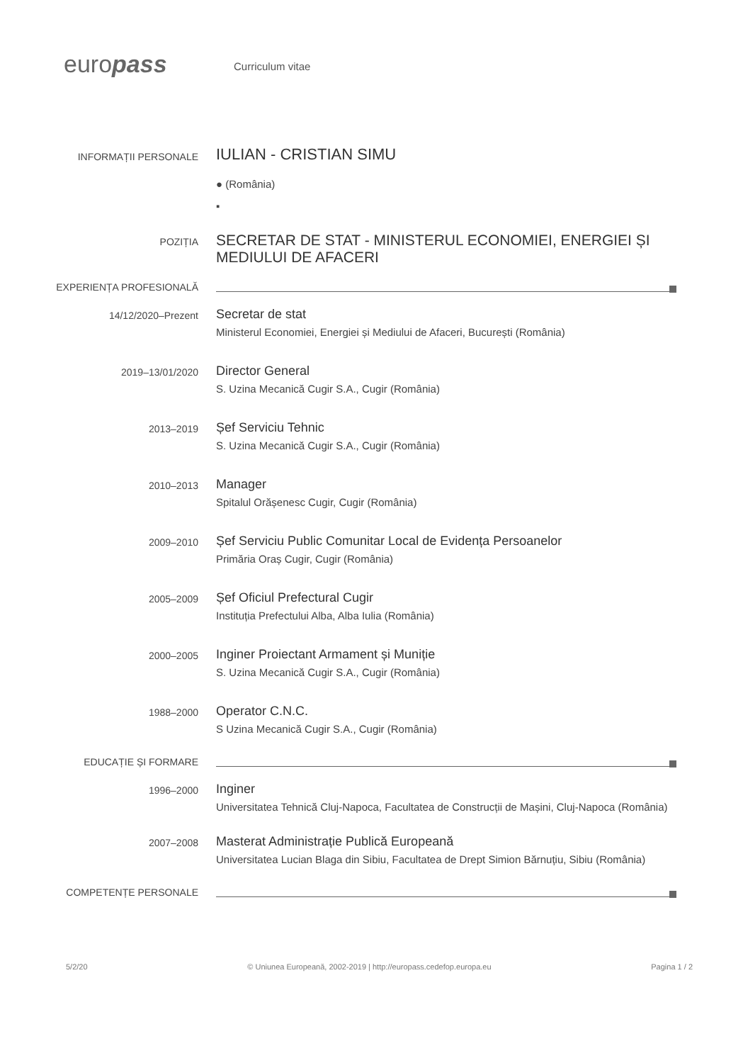europass
Curriculum vitae
INFORMAȚII PERSONALE
IULIAN - CRISTIAN SIMU
● (România)
▪
POZIȚIA
SECRETAR DE STAT - MINISTERUL ECONOMIEI, ENERGIEI ȘI MEDIULUI DE AFACERI
EXPERIENȚA PROFESIONALĂ
14/12/2020–Prezent
Secretar de stat
Ministerul Economiei, Energiei și Mediului de Afaceri, București (România)
2019–13/01/2020
Director General
S. Uzina Mecanică Cugir S.A., Cugir (România)
2013–2019
Șef Serviciu Tehnic
S. Uzina Mecanică Cugir S.A., Cugir (România)
2010–2013
Manager
Spitalul Orășenesc Cugir, Cugir (România)
2009–2010
Șef Serviciu Public Comunitar Local de Evidența Persoanelor
Primăria Oraș Cugir, Cugir (România)
2005–2009
Șef Oficiul Prefectural Cugir
Instituția Prefectului Alba, Alba Iulia (România)
2000–2005
Inginer Proiectant Armament și Muniție
S. Uzina Mecanică Cugir S.A., Cugir (România)
1988–2000
Operator C.N.C.
S Uzina Mecanică Cugir S.A., Cugir (România)
EDUCAȚIE ȘI FORMARE
1996–2000
Inginer
Universitatea Tehnică Cluj-Napoca, Facultatea de Construcții de Mașini, Cluj-Napoca (România)
2007–2008
Masterat Administrație Publică Europeană
Universitatea Lucian Blaga din Sibiu, Facultatea de Drept Simion Bărnuțiu, Sibiu (România)
COMPETENȚE PERSONALE
5/2/20 © Uniunea Europeană, 2002-2019 | http://europass.cedefop.europa.eu Pagina 1 / 2